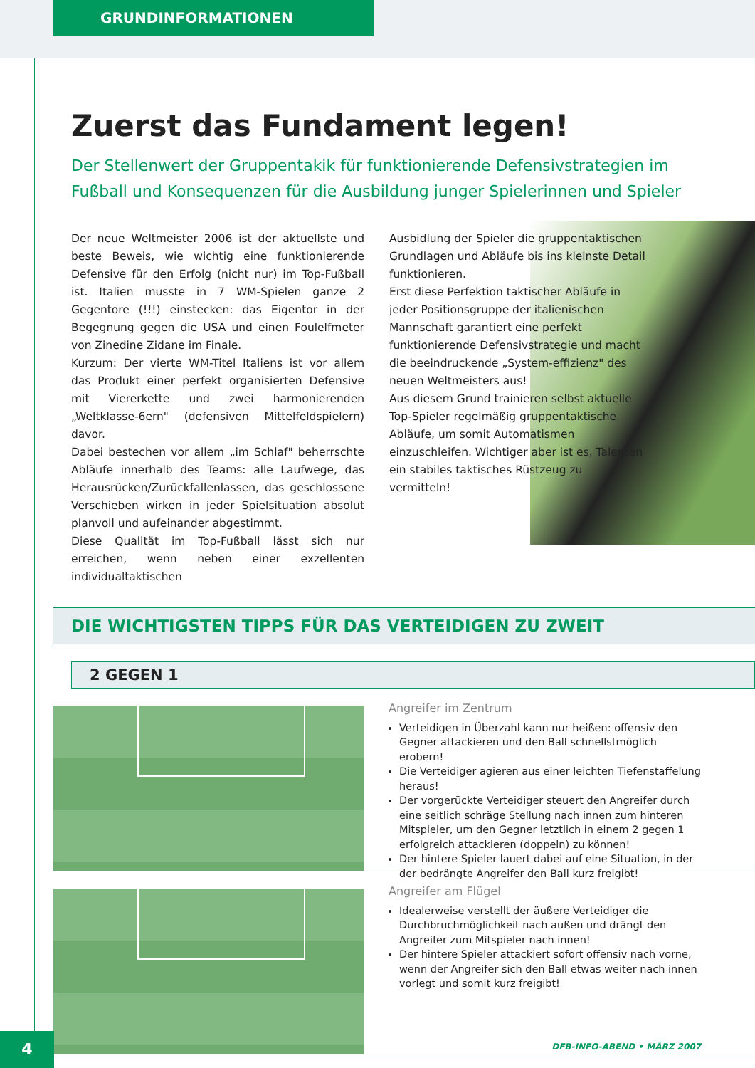GRUNDINFORMATIONEN
Zuerst das Fundament legen!
Der Stellenwert der Gruppentakik für funktionierende Defensivstrategien im Fußball und Konsequenzen für die Ausbildung junger Spielerinnen und Spieler
Der neue Weltmeister 2006 ist der aktuellste und beste Beweis, wie wichtig eine funktionierende Defensive für den Erfolg (nicht nur) im Top-Fußball ist. Italien musste in 7 WM-Spielen ganze 2 Gegentore (!!!) einstecken: das Eigentor in der Begegnung gegen die USA und einen Foulelfmeter von Zinedine Zidane im Finale.
Kurzum: Der vierte WM-Titel Italiens ist vor allem das Produkt einer perfekt organisierten Defensive mit Viererkette und zwei harmonierenden „Weltklasse-6ern" (defensiven Mittelfeldspielern) davor.
Dabei bestechen vor allem „im Schlaf" beherrschte Abläufe innerhalb des Teams: alle Laufwege, das Herausrücken/Zurückfallenlassen, das geschlossene Verschieben wirken in jeder Spielsituation absolut planvoll und aufeinander abgestimmt.
Diese Qualität im Top-Fußball lässt sich nur erreichen, wenn neben einer exzellenten individualtaktischen
Ausbidlung der Spieler die gruppentaktischen Grundlagen und Abläufe bis ins kleinste Detail funktionieren.
Erst diese Perfektion taktischer Abläufe in jeder Positionsgruppe der italienischen Mannschaft garantiert eine perfekt funktionierende Defensivstrategie und macht die beeindruckende „System-effizienz" des neuen Weltmeisters aus!
Aus diesem Grund trainieren selbst aktuelle Top-Spieler regelmäßig gruppentaktische Abläufe, um somit Automatismen einzuschleifen. Wichtiger aber ist es, Talenten ein stabiles taktisches Rüstzeug zu vermitteln!
DIE WICHTIGSTEN TIPPS FÜR DAS VERTEIDIGEN ZU ZWEIT
2 GEGEN 1
Angreifer im Zentrum
Verteidigen in Überzahl kann nur heißen: offensiv den Gegner attackieren und den Ball schnellstmöglich erobern!
Die Verteidiger agieren aus einer leichten Tiefenstaffelung heraus!
Der vorgerückte Verteidiger steuert den Angreifer durch eine seitlich schräge Stellung nach innen zum hinteren Mitspieler, um den Gegner letztlich in einem 2 gegen 1 erfolgreich attackieren (doppeln) zu können!
Der hintere Spieler lauert dabei auf eine Situation, in der der bedrängte Angreifer den Ball kurz freigibt!
Angreifer am Flügel
Idealerweise verstellt der äußere Verteidiger die Durchbruchmöglichkeit nach außen und drängt den Angreifer zum Mitspieler nach innen!
Der hintere Spieler attackiert sofort offensiv nach vorne, wenn der Angreifer sich den Ball etwas weiter nach innen vorlegt und somit kurz freigibt!
4 DFB-INFO-ABEND • MÄRZ 2007